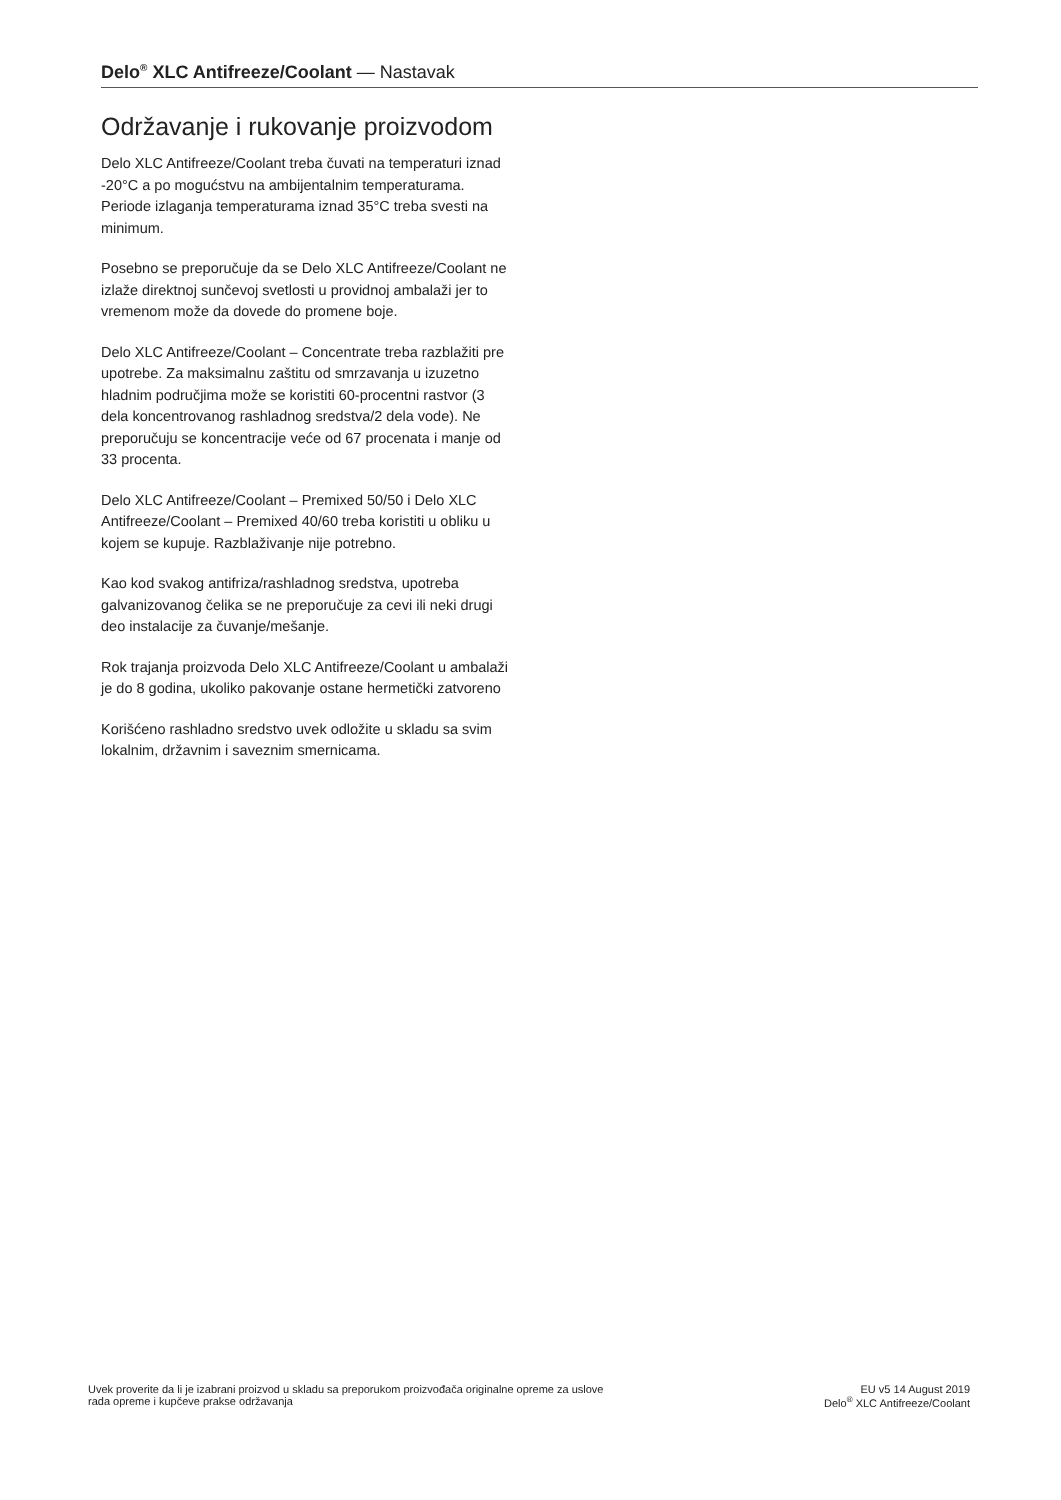Delo<sup>®</sup> XLC Antifreeze/Coolant — Nastavak
Održavanje i rukovanje proizvodom
Delo XLC Antifreeze/Coolant treba čuvati na temperaturi iznad -20°C a po mogućstvu na ambijentalnim temperaturama. Periode izlaganja temperaturama iznad 35°C treba svesti na minimum.
Posebno se preporučuje da se Delo XLC Antifreeze/Coolant ne izlaže direktnoj sunčevoj svetlosti u providnoj ambalaži jer to vremenom može da dovede do promene boje.
Delo XLC Antifreeze/Coolant – Concentrate treba razblažiti pre upotrebe. Za maksimalnu zaštitu od smrzavanja u izuzetno hladnim područjima može se koristiti 60-procentni rastvor (3 dela koncentrovanog rashladnog sredstva/2 dela vode). Ne preporučuju se koncentracije veće od 67 procenata i manje od 33 procenta.
Delo XLC Antifreeze/Coolant – Premixed 50/50 i Delo XLC Antifreeze/Coolant – Premixed 40/60 treba koristiti u obliku u kojem se kupuje. Razblaživanje nije potrebno.
Kao kod svakog antifriza/rashladnog sredstva, upotreba galvanizovanog čelika se ne preporučuje za cevi ili neki drugi deo instalacije za čuvanje/mešanje.
Rok trajanja proizvoda Delo XLC Antifreeze/Coolant u ambalaži je do 8 godina, ukoliko pakovanje ostane hermetički zatvoreno
Korišćeno rashladno sredstvo uvek odložite u skladu sa svim lokalnim, državnim i saveznim smernicama.
Uvek proverite da li je izabrani proizvod u skladu sa preporukom proizvođača originalne opreme za uslove
rada opreme i kupčeve prakse održavanja
EU v5 14 August 2019
Delo<sup>®</sup> XLC Antifreeze/Coolant